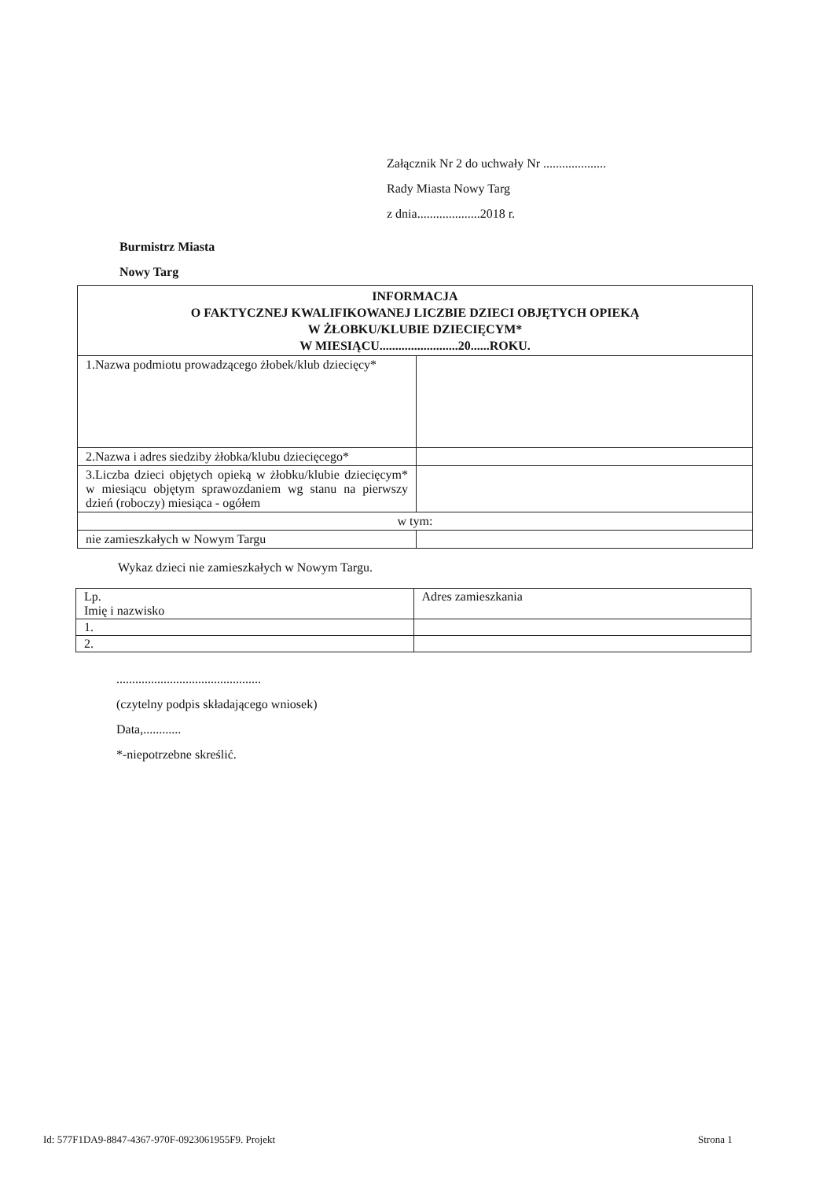Załącznik Nr 2 do uchwały Nr ....................
Rady Miasta Nowy Targ
z dnia....................2018 r.
Burmistrz Miasta
Nowy Targ
| INFORMACJA O FAKTYCZNEJ KWALIFIKOWANEJ LICZBIE DZIECI OBJĘTYCH OPIEKĄ W ŻŁOBKU/KLUBIE DZIECIĘCYM* W MIESIĄCU.........................20......ROKU. | |
| 1.Nazwa podmiotu prowadzącego żłobek/klub dziecięcy* | |
| 2.Nazwa i adres siedziby żłobka/klubu dziecięcego* | |
| 3.Liczba dzieci objętych opieką w żłobku/klubie dziecięcym* w miesiącu objętym sprawozdaniem wg stanu na pierwszy dzień (roboczy) miesiąca - ogółem | |
| w tym: | |
| nie zamieszkałych w Nowym Targu | |
Wykaz dzieci nie zamieszkałych w Nowym Targu.
| Lp. Imię i nazwisko | Adres zamieszkania |
| 1. | |
| 2. | |
..............................................
(czytelny podpis składającego wniosek)
Data,............
*-niepotrzebne skreślić.
Id: 577F1DA9-8847-4367-970F-0923061955F9. Projekt
Strona 1